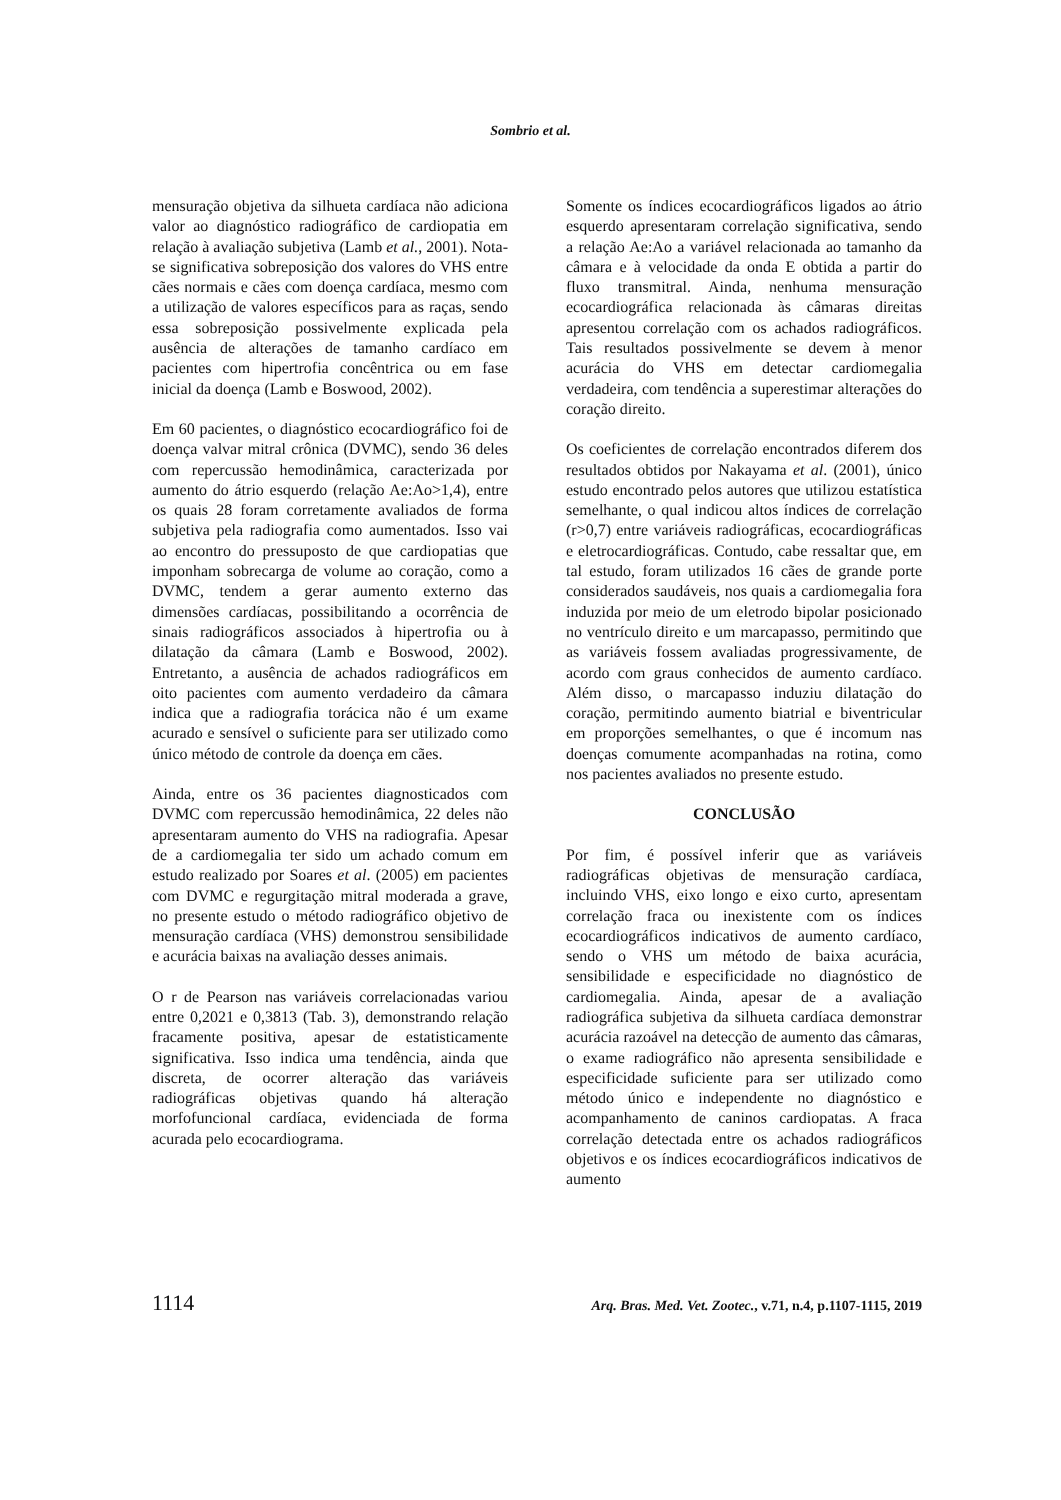Sombrio et al.
mensuração objetiva da silhueta cardíaca não adiciona valor ao diagnóstico radiográfico de cardiopatia em relação à avaliação subjetiva (Lamb et al., 2001). Nota-se significativa sobreposição dos valores do VHS entre cães normais e cães com doença cardíaca, mesmo com a utilização de valores específicos para as raças, sendo essa sobreposição possivelmente explicada pela ausência de alterações de tamanho cardíaco em pacientes com hipertrofia concêntrica ou em fase inicial da doença (Lamb e Boswood, 2002).
Em 60 pacientes, o diagnóstico ecocardiográfico foi de doença valvar mitral crônica (DVMC), sendo 36 deles com repercussão hemodinâmica, caracterizada por aumento do átrio esquerdo (relação Ae:Ao>1,4), entre os quais 28 foram corretamente avaliados de forma subjetiva pela radiografia como aumentados. Isso vai ao encontro do pressuposto de que cardiopatias que imponham sobrecarga de volume ao coração, como a DVMC, tendem a gerar aumento externo das dimensões cardíacas, possibilitando a ocorrência de sinais radiográficos associados à hipertrofia ou à dilatação da câmara (Lamb e Boswood, 2002). Entretanto, a ausência de achados radiográficos em oito pacientes com aumento verdadeiro da câmara indica que a radiografia torácica não é um exame acurado e sensível o suficiente para ser utilizado como único método de controle da doença em cães.
Ainda, entre os 36 pacientes diagnosticados com DVMC com repercussão hemodinâmica, 22 deles não apresentaram aumento do VHS na radiografia. Apesar de a cardiomegalia ter sido um achado comum em estudo realizado por Soares et al. (2005) em pacientes com DVMC e regurgitação mitral moderada a grave, no presente estudo o método radiográfico objetivo de mensuração cardíaca (VHS) demonstrou sensibilidade e acurácia baixas na avaliação desses animais.
O r de Pearson nas variáveis correlacionadas variou entre 0,2021 e 0,3813 (Tab. 3), demonstrando relação fracamente positiva, apesar de estatisticamente significativa. Isso indica uma tendência, ainda que discreta, de ocorrer alteração das variáveis radiográficas objetivas quando há alteração morfofuncional cardíaca, evidenciada de forma acurada pelo ecocardiograma.
Somente os índices ecocardiográficos ligados ao átrio esquerdo apresentaram correlação significativa, sendo a relação Ae:Ao a variável relacionada ao tamanho da câmara e à velocidade da onda E obtida a partir do fluxo transmitral. Ainda, nenhuma mensuração ecocardiográfica relacionada às câmaras direitas apresentou correlação com os achados radiográficos. Tais resultados possivelmente se devem à menor acurácia do VHS em detectar cardiomegalia verdadeira, com tendência a superestimar alterações do coração direito.
Os coeficientes de correlação encontrados diferem dos resultados obtidos por Nakayama et al. (2001), único estudo encontrado pelos autores que utilizou estatística semelhante, o qual indicou altos índices de correlação (r>0,7) entre variáveis radiográficas, ecocardiográficas e eletrocardiográficas. Contudo, cabe ressaltar que, em tal estudo, foram utilizados 16 cães de grande porte considerados saudáveis, nos quais a cardiomegalia fora induzida por meio de um eletrodo bipolar posicionado no ventrículo direito e um marcapasso, permitindo que as variáveis fossem avaliadas progressivamente, de acordo com graus conhecidos de aumento cardíaco. Além disso, o marcapasso induziu dilatação do coração, permitindo aumento biatrial e biventricular em proporções semelhantes, o que é incomum nas doenças comumente acompanhadas na rotina, como nos pacientes avaliados no presente estudo.
CONCLUSÃO
Por fim, é possível inferir que as variáveis radiográficas objetivas de mensuração cardíaca, incluindo VHS, eixo longo e eixo curto, apresentam correlação fraca ou inexistente com os índices ecocardiográficos indicativos de aumento cardíaco, sendo o VHS um método de baixa acurácia, sensibilidade e especificidade no diagnóstico de cardiomegalia. Ainda, apesar de a avaliação radiográfica subjetiva da silhueta cardíaca demonstrar acurácia razoável na detecção de aumento das câmaras, o exame radiográfico não apresenta sensibilidade e especificidade suficiente para ser utilizado como método único e independente no diagnóstico e acompanhamento de caninos cardiopatas. A fraca correlação detectada entre os achados radiográficos objetivos e os índices ecocardiográficos indicativos de aumento
1114 Arq. Bras. Med. Vet. Zootec., v.71, n.4, p.1107-1115, 2019